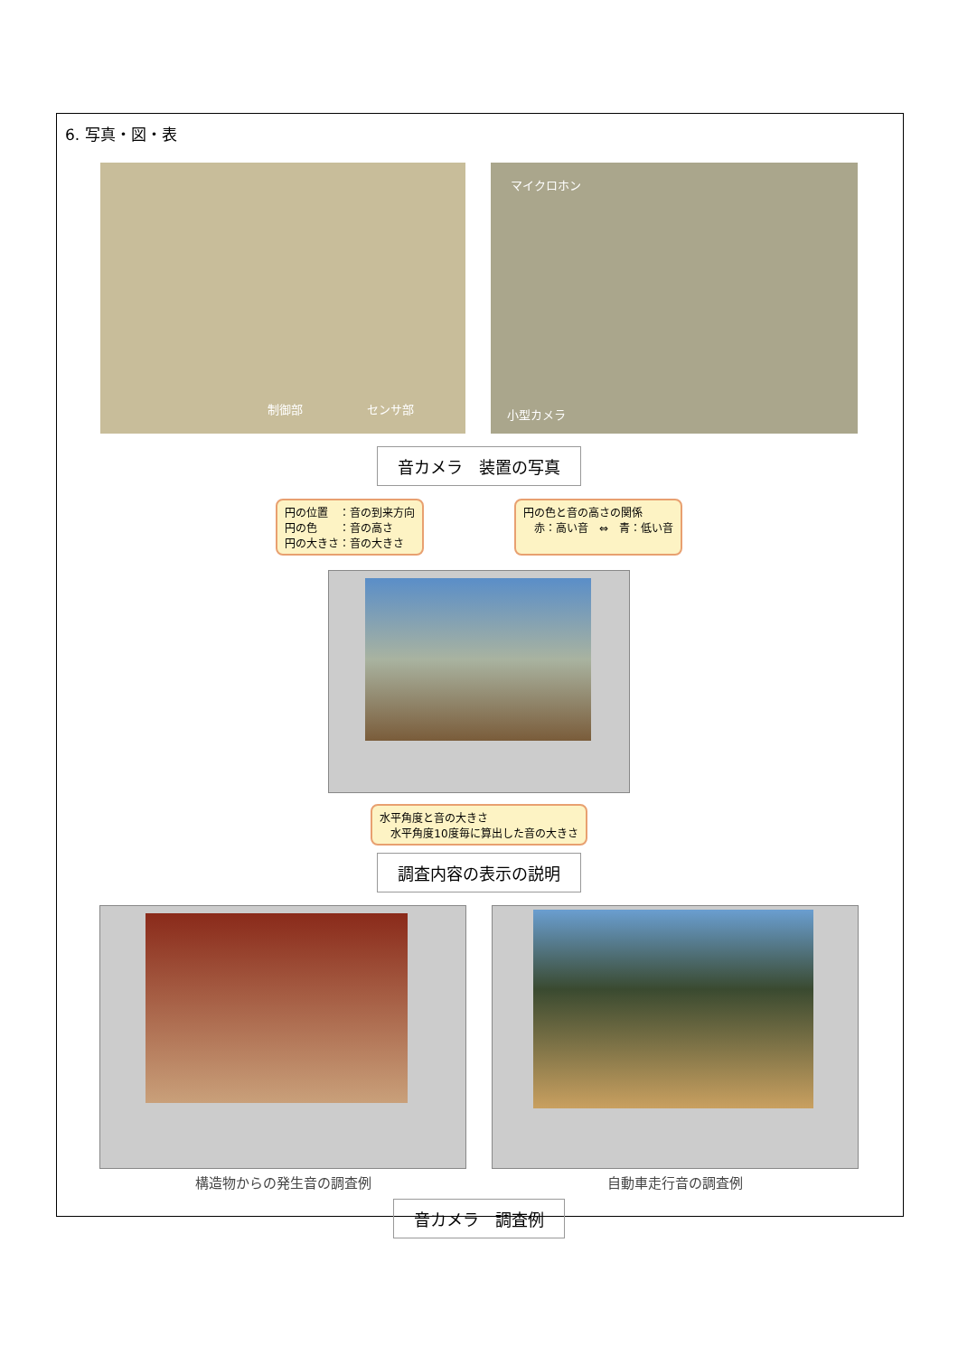6. 写真・図・表
制御部 センサ部
マイクロホン
小型カメラ
音カメラ　装置の写真
円の位置　：音の到来方向
円の色　　：音の高さ
円の大きさ：音の大きさ
円の色と音の高さの関係
　赤：高い音　⇔　青：低い音
水平角度と音の大きさ
　水平角度10度毎に算出した音の大きさ
調査内容の表示の説明
構造物からの発生音の調査例 自動車走行音の調査例
音カメラ　調査例